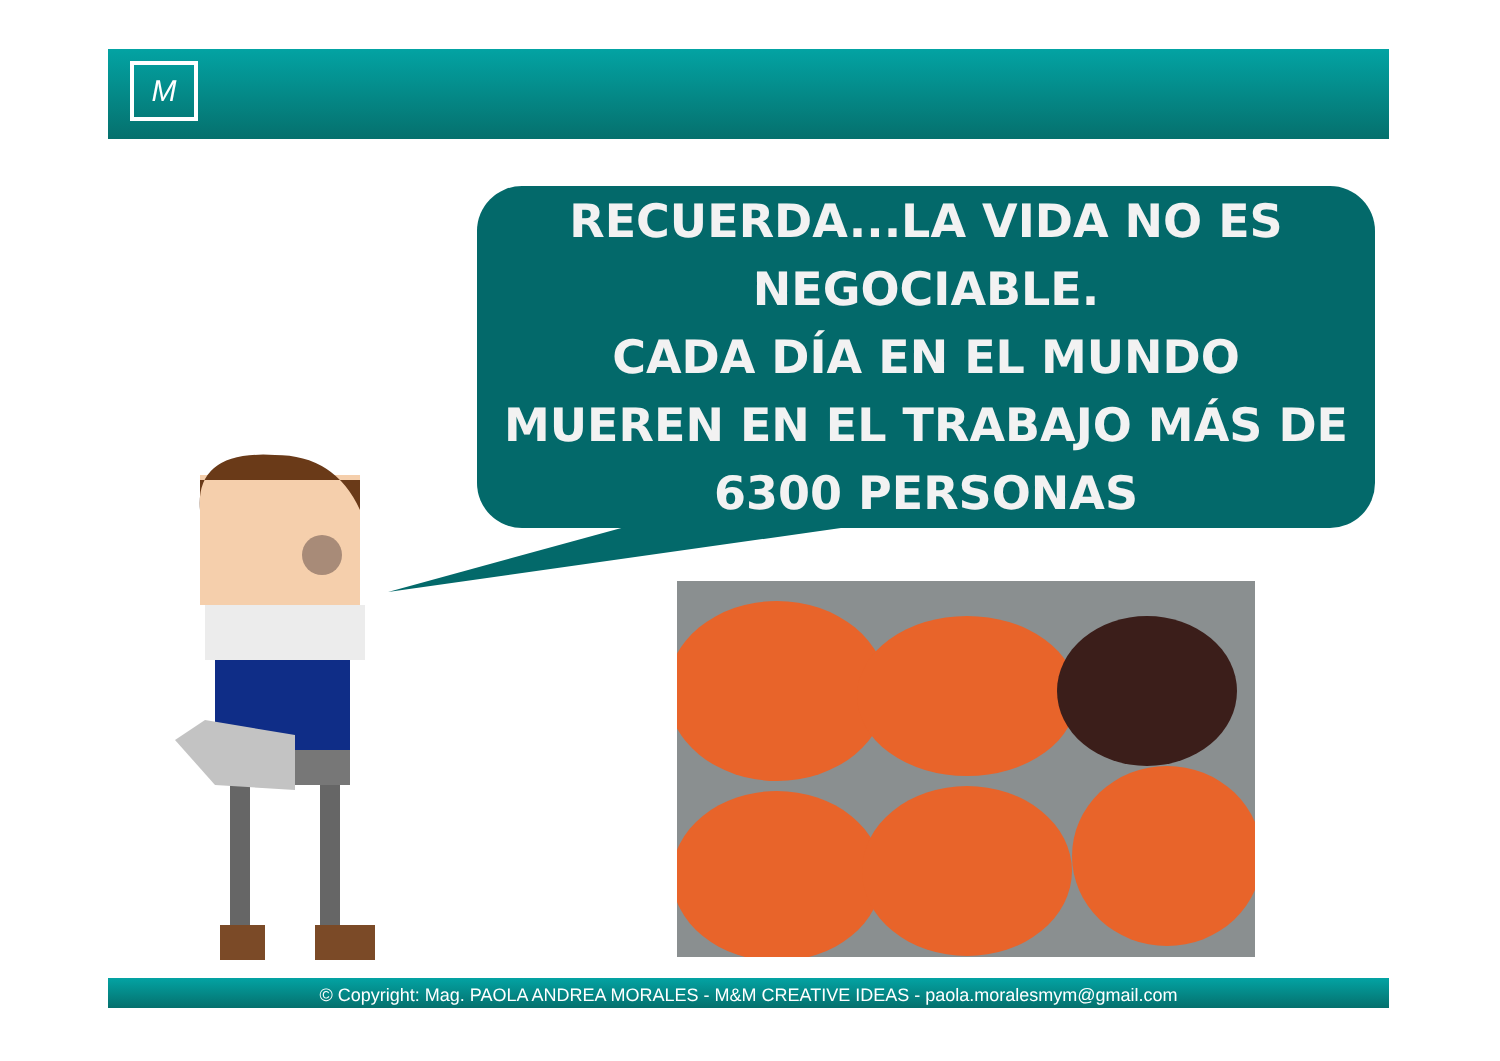M
RECUERDA...LA VIDA NO ES
NEGOCIABLE.
CADA DÍA EN EL MUNDO
MUEREN EN EL TRABAJO MÁS DE
6300 PERSONAS
© Copyright: Mag. PAOLA ANDREA MORALES - M&M CREATIVE IDEAS - paola.moralesmym@gmail.com